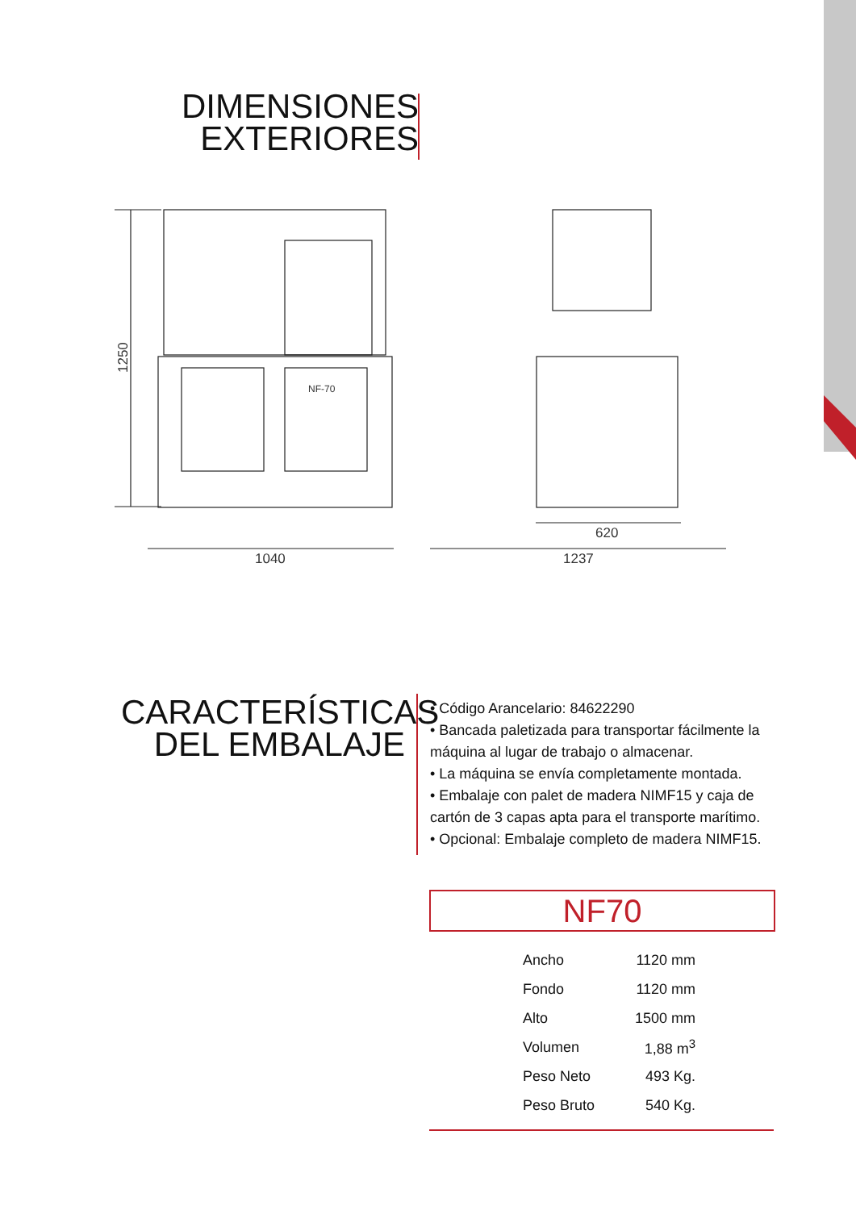DIMENSIONES
EXTERIORES
1040
1237
620
1250
NF-70
CARACTERÍSTICAS
DEL EMBALAJE
• Código Arancelario: 84622290
• Bancada paletizada para transportar fácilmente la máquina al lugar de trabajo o almacenar.
• La máquina se envía completamente montada.
• Embalaje con palet de madera NIMF15 y caja de cartón de 3 capas apta para el transporte marítimo.
• Opcional: Embalaje completo de madera NIMF15.
NF70
| Ancho | 1120 mm |
| Fondo | 1120 mm |
| Alto | 1500 mm |
| Volumen | 1,88 m<sup>3</sup> |
| Peso Neto | 493 Kg. |
| Peso Bruto | 540 Kg. |